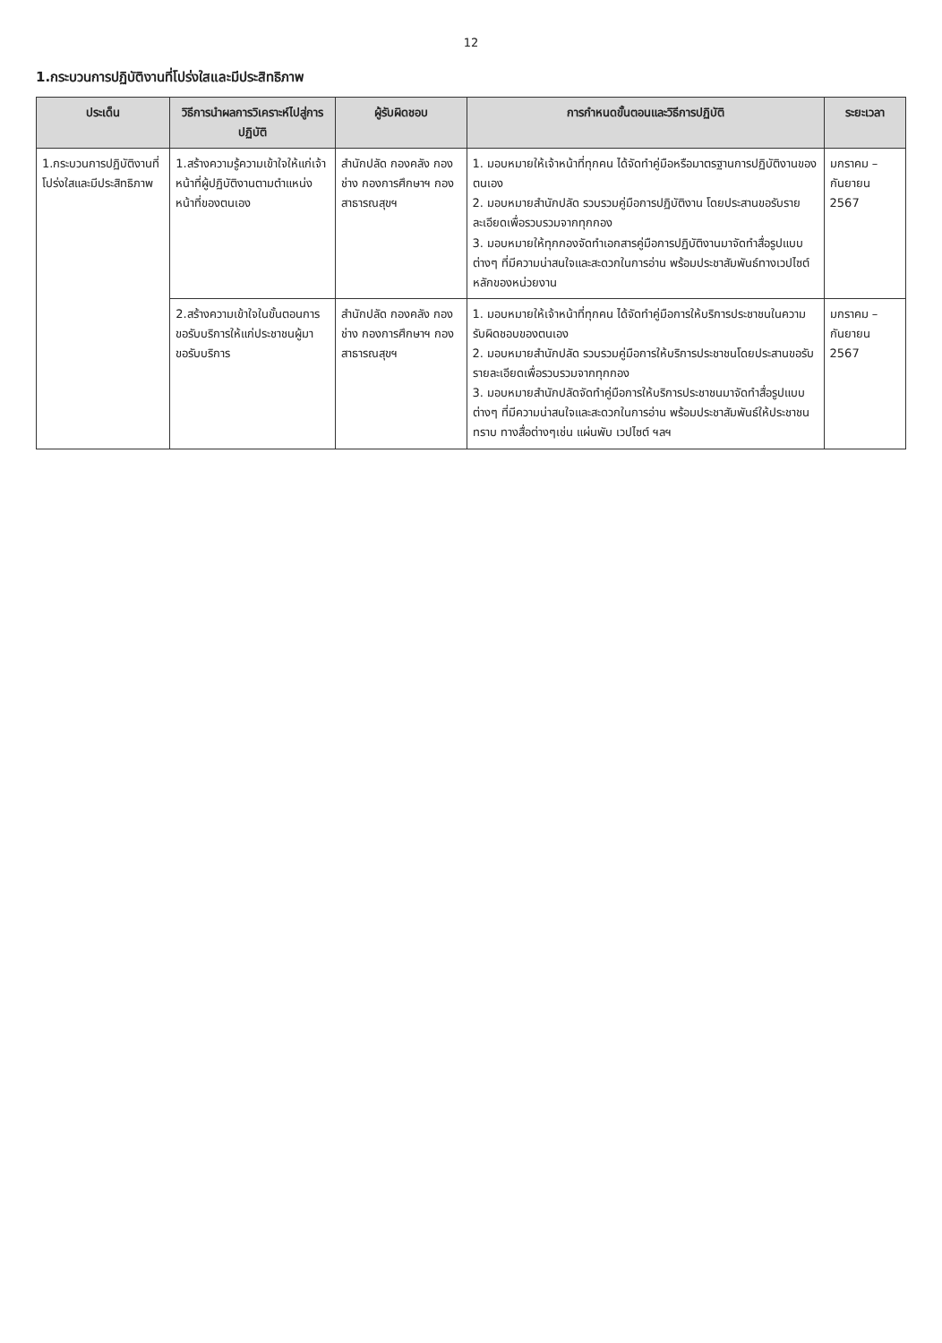12
1.กระบวนการปฏิบัติงานที่โปร่งใสและมีประสิทธิภาพ
| ประเด็น | วิธีการนำผลการวิเคราะห์ไปสู่การปฏิบัติ | ผู้รับผิดชอบ | การกำหนดขั้นตอนและวิธีการปฏิบัติ | ระยะเวลา |
| --- | --- | --- | --- | --- |
| 1.กระบวนการปฏิบัติงานที่โปร่งใสและมีประสิทธิภาพ | 1.สร้างความรู้ความเข้าใจให้แก่เจ้าหน้าที่ผู้ปฏิบัติงานตามตำแหน่งหน้าที่ของตนเอง | สำนักปลัด กองคลัง กองช่าง กองการศึกษาฯ กองสาธารณสุขฯ | 1. มอบหมายให้เจ้าหน้าที่ทุกคน ได้จัดทำคู่มือหรือมาตรฐานการปฏิบัติงานของตนเอง 2. มอบหมายสำนักปลัด รวบรวมคู่มือการปฏิบัติงาน โดยประสานขอรับรายละเอียดเพื่อรวบรวมจากทุกกอง 3. มอบหมายให้ทุกกองจัดทำเอกสารคู่มือการปฏิบัติงานมาจัดทำสื่อรูปแบบต่างๆ ที่มีความน่าสนใจและสะดวกในการอ่าน พร้อมประชาสัมพันธ์ทางเวปไซต์หลักของหน่วยงาน | มกราคม – กันยายน 2567 |
| | 2.สร้างความเข้าใจในขั้นตอนการขอรับบริการให้แก่ประชาชนผู้มาขอรับบริการ | สำนักปลัด กองคลัง กองช่าง กองการศึกษาฯ กองสาธารณสุขฯ | 1. มอบหมายให้เจ้าหน้าที่ทุกคน ได้จัดทำคู่มือการให้บริการประชาชนในความรับผิดชอบของตนเอง 2. มอบหมายสำนักปลัด รวบรวมคู่มือการให้บริการประชาชนโดยประสานขอรับรายละเอียดเพื่อรวบรวมจากทุกกอง 3. มอบหมายสำนักปลัดจัดทำคู่มือการให้บริการประชาชนมาจัดทำสื่อรูปแบบต่างๆ ที่มีความน่าสนใจและสะดวกในการอ่าน พร้อมประชาสัมพันธ์ให้ประชาชนทราบ ทางสื่อต่างๆเช่น แผ่นพับ เวปไซต์ ฯลฯ | มกราคม – กันยายน 2567 |